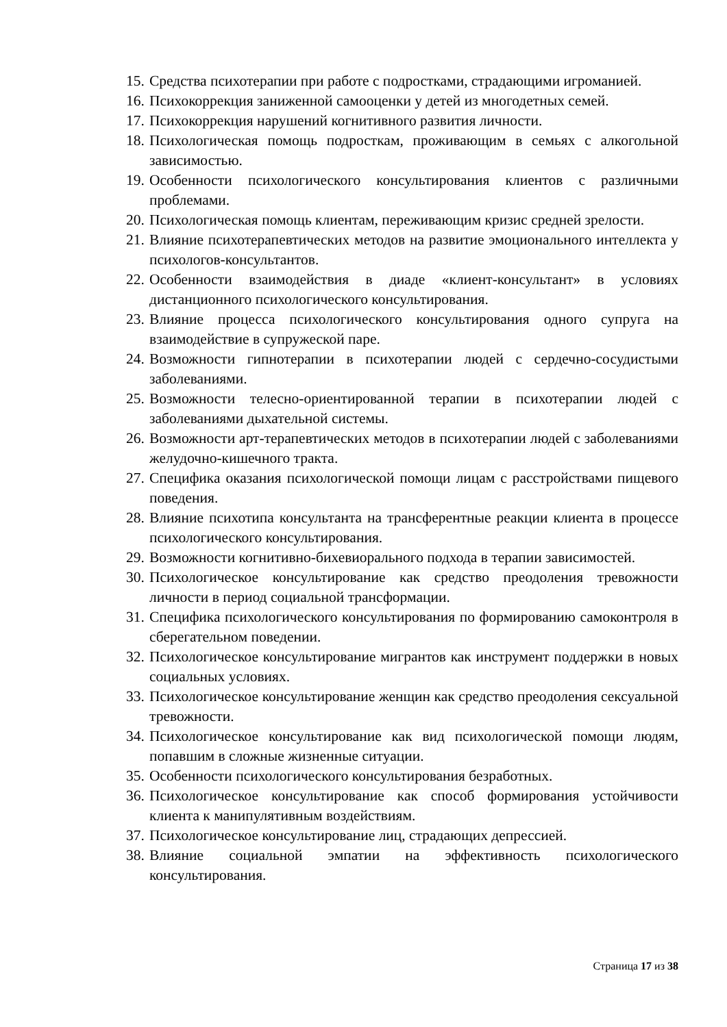15. Средства психотерапии при работе с подростками, страдающими игроманией.
16. Психокоррекция заниженной самооценки у детей из многодетных семей.
17. Психокоррекция нарушений когнитивного развития личности.
18. Психологическая помощь подросткам, проживающим в семьях с алкогольной зависимостью.
19. Особенности психологического консультирования клиентов с различными проблемами.
20. Психологическая помощь клиентам, переживающим кризис средней зрелости.
21. Влияние психотерапевтических методов на развитие эмоционального интеллекта у психологов-консультантов.
22. Особенности взаимодействия в диаде «клиент-консультант» в условиях дистанционного психологического консультирования.
23. Влияние процесса психологического консультирования одного супруга на взаимодействие в супружеской паре.
24. Возможности гипнотерапии в психотерапии людей с сердечно-сосудистыми заболеваниями.
25. Возможности телесно-ориентированной терапии в психотерапии людей с заболеваниями дыхательной системы.
26. Возможности арт-терапевтических методов в психотерапии людей с заболеваниями желудочно-кишечного тракта.
27. Специфика оказания психологической помощи лицам с расстройствами пищевого поведения.
28. Влияние психотипа консультанта на трансферентные реакции клиента в процессе психологического консультирования.
29. Возможности когнитивно-бихевиорального подхода в терапии зависимостей.
30. Психологическое консультирование как средство преодоления тревожности личности в период социальной трансформации.
31. Специфика психологического консультирования по формированию самоконтроля в сберегательном поведении.
32. Психологическое консультирование мигрантов как инструмент поддержки в новых социальных условиях.
33. Психологическое консультирование женщин как средство преодоления сексуальной тревожности.
34. Психологическое консультирование как вид психологической помощи людям, попавшим в сложные жизненные ситуации.
35. Особенности психологического консультирования безработных.
36. Психологическое консультирование как способ формирования устойчивости клиента к манипулятивным воздействиям.
37. Психологическое консультирование лиц, страдающих депрессией.
38. Влияние социальной эмпатии на эффективность психологического консультирования.
Страница 17 из 38